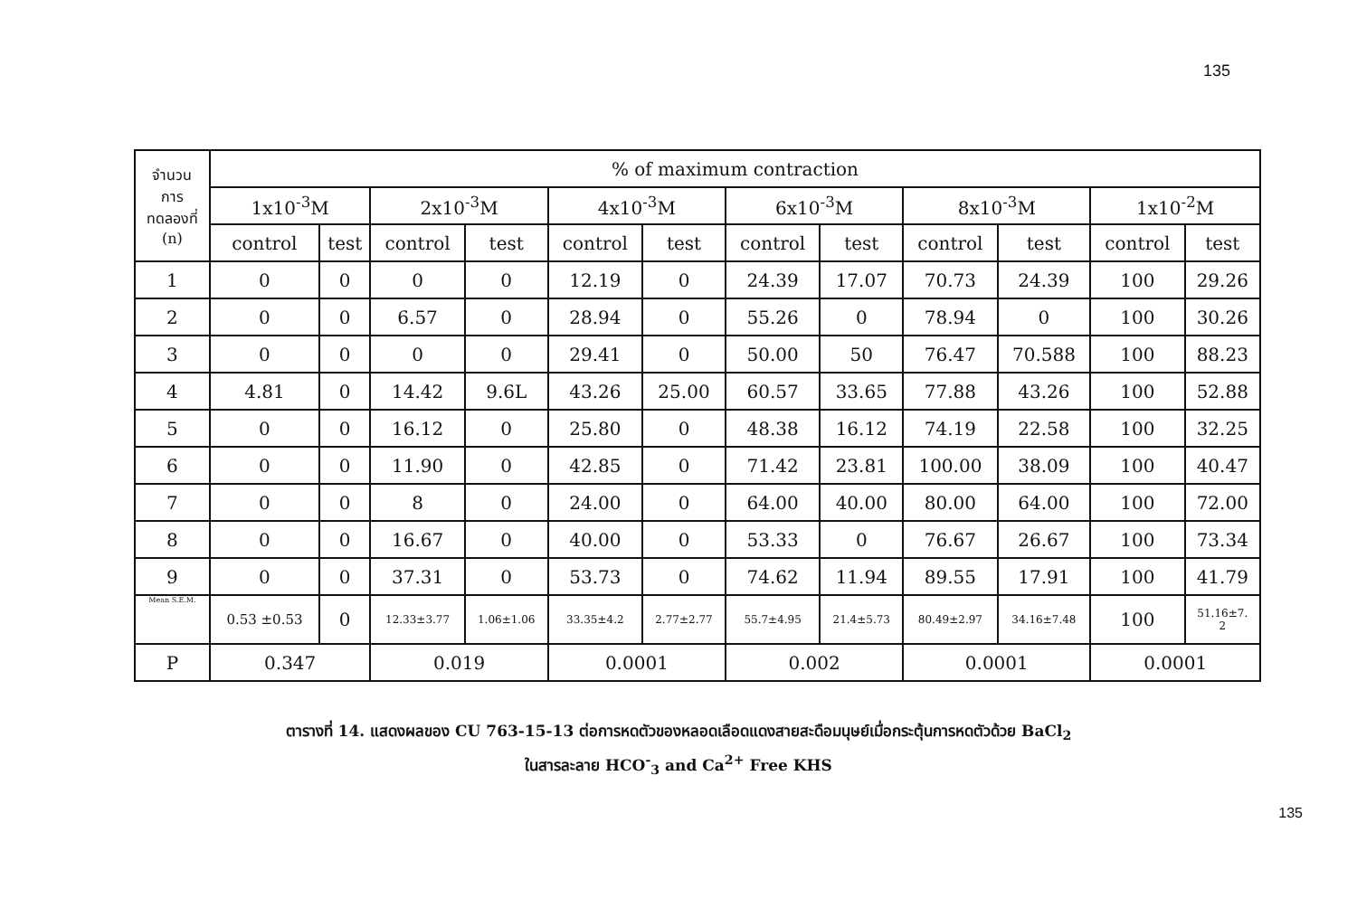135
| จำนวน การ ทดลองที่ (n) | % of maximum contraction | | | | | | | | | | | |
| --- | --- | --- | --- | --- | --- | --- | --- | --- | --- | --- | --- | --- |
| | 1x10<sup>-3</sup>M | | 2x10<sup>-3</sup>M | | 4x10<sup>-3</sup>M | | 6x10<sup>-3</sup>M | | 8x10<sup>-3</sup>M | | 1x10<sup>-2</sup>M | |
| | control | test | control | test | control | test | control | test | control | test | control | test |
| 1 | 0 | 0 | 0 | 0 | 12.19 | 0 | 24.39 | 17.07 | 70.73 | 24.39 | 100 | 29.26 |
| 2 | 0 | 0 | 6.57 | 0 | 28.94 | 0 | 55.26 | 0 | 78.94 | 0 | 100 | 30.26 |
| 3 | 0 | 0 | 0 | 0 | 29.41 | 0 | 50.00 | 50 | 76.47 | 70.588 | 100 | 88.23 |
| 4 | 4.81 | 0 | 14.42 | 9.6L | 43.26 | 25.00 | 60.57 | 33.65 | 77.88 | 43.26 | 100 | 52.88 |
| 5 | 0 | 0 | 16.12 | 0 | 25.80 | 0 | 48.38 | 16.12 | 74.19 | 22.58 | 100 | 32.25 |
| 6 | 0 | 0 | 11.90 | 0 | 42.85 | 0 | 71.42 | 23.81 | 100.00 | 38.09 | 100 | 40.47 |
| 7 | 0 | 0 | 8 | 0 | 24.00 | 0 | 64.00 | 40.00 | 80.00 | 64.00 | 100 | 72.00 |
| 8 | 0 | 0 | 16.67 | 0 | 40.00 | 0 | 53.33 | 0 | 76.67 | 26.67 | 100 | 73.34 |
| 9 | 0 | 0 | 37.31 | 0 | 53.73 | 0 | 74.62 | 11.94 | 89.55 | 17.91 | 100 | 41.79 |
| Mean S.E.M. | 0.53 ±0.53 | 0 | 12.33±3.77 | 1.06±1.06 | 33.35±4.2 | 2.77±2.77 | 55.7±4.95 | 21.4±5.73 | 80.49±2.97 | 34.16±7.48 | 100 | 51.16±7. 2 |
| P | 0.347 | | 0.019 | | 0.0001 | | 0.002 | | 0.0001 | | 0.0001 | |
ตารางที่ 14. แสดงผลของ CU 763-15-13 ต่อการหดตัวของหลอดเลือดแดงสายสะดือมนุษย์เมื่อกระตุ้นการหดตัวด้วย BaCl<sub>2</sub>
ในสารละลาย HCO<sup>-</sup><sub>3</sub> and Ca<sup>2+</sup> Free KHS
135